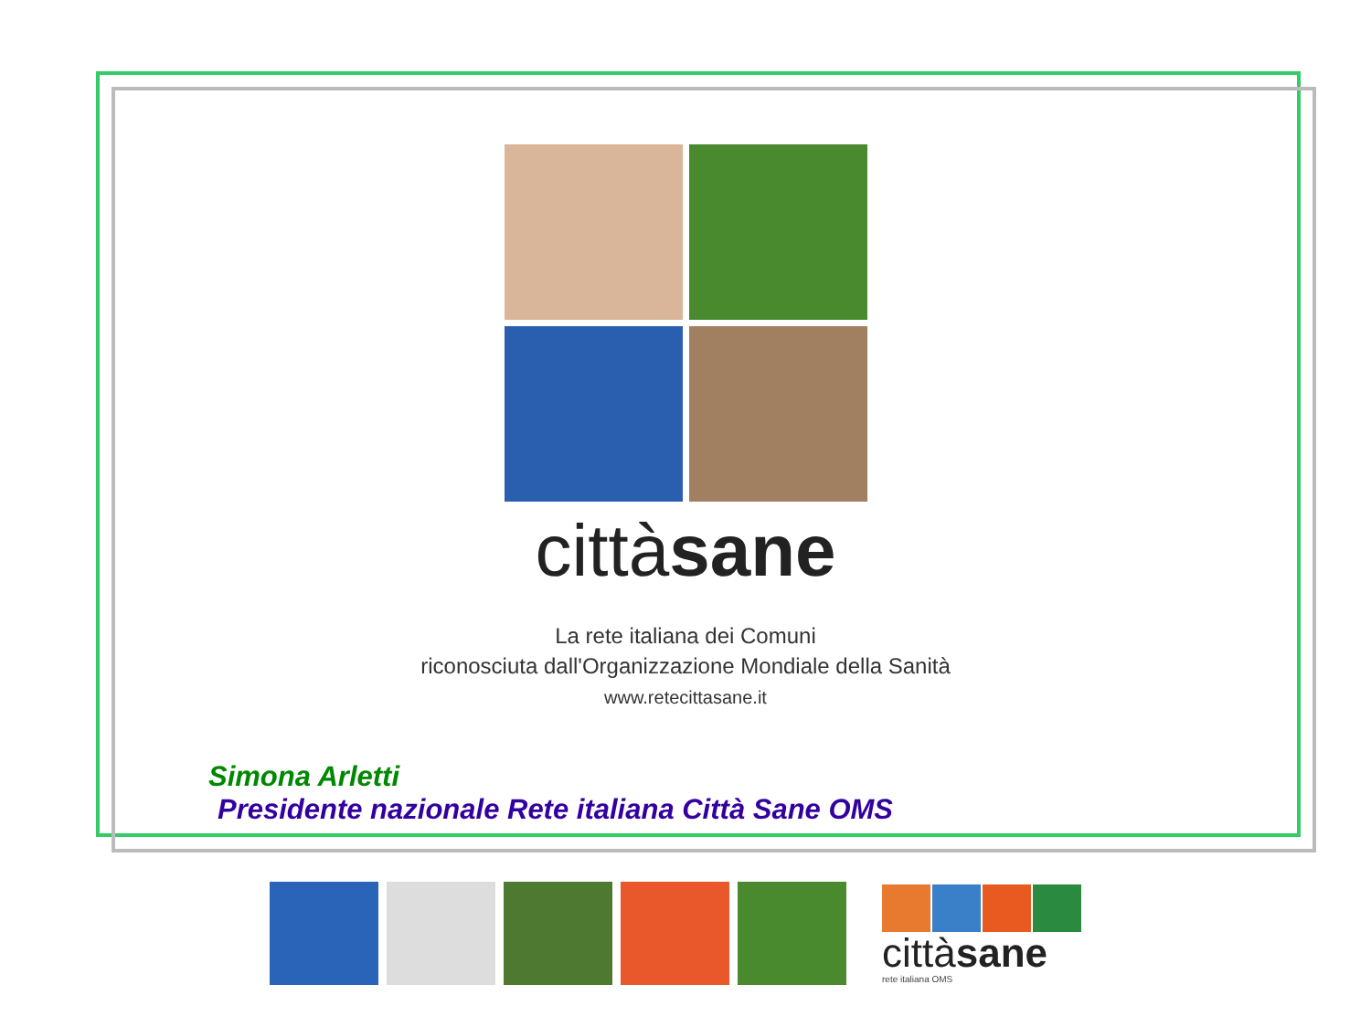cittàsane
La rete italiana dei Comuni
riconosciuta dall'Organizzazione Mondiale della Sanità
www.retecittasane.it
Simona Arletti
Presidente nazionale Rete italiana Città Sane OMS
cittàsane
rete italiana OMS